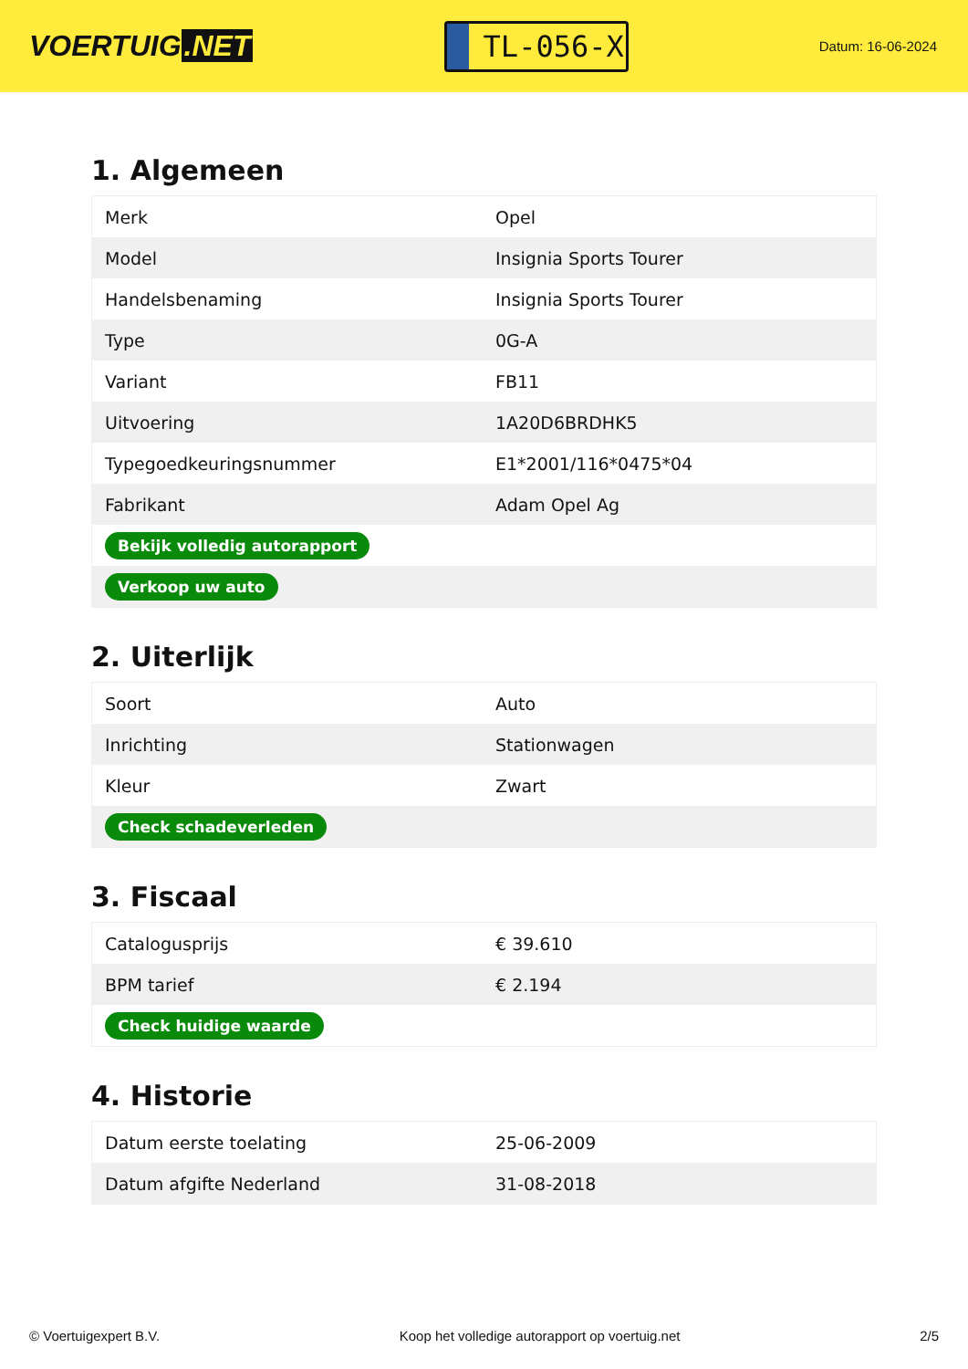VOERTUIG.NET
TL-056-X
Datum: 16-06-2024
1. Algemeen
| Merk | Opel |
| Model | Insignia Sports Tourer |
| Handelsbenaming | Insignia Sports Tourer |
| Type | 0G-A |
| Variant | FB11 |
| Uitvoering | 1A20D6BRDHK5 |
| Typegoedkeuringsnummer | E1*2001/116*0475*04 |
| Fabrikant | Adam Opel Ag |
| Bekijk volledig autorapport | |
| Verkoop uw auto | |
2. Uiterlijk
| Soort | Auto |
| Inrichting | Stationwagen |
| Kleur | Zwart |
| Check schadeverleden | |
3. Fiscaal
| Catalogusprijs | € 39.610 |
| BPM tarief | € 2.194 |
| Check huidige waarde | |
4. Historie
| Datum eerste toelating | 25-06-2009 |
| Datum afgifte Nederland | 31-08-2018 |
© Voertuigexpert B.V. Koop het volledige autorapport op voertuig.net 2/5